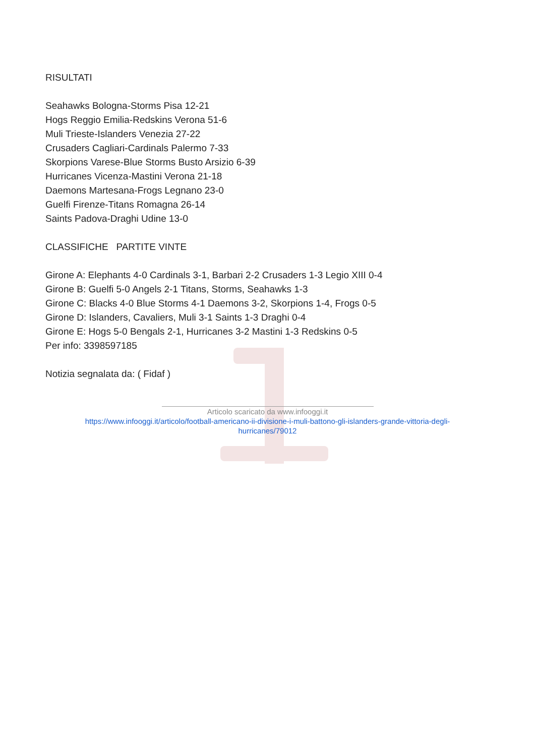RISULTATI
Seahawks Bologna-Storms Pisa 12-21
Hogs Reggio Emilia-Redskins Verona 51-6
Muli Trieste-Islanders Venezia 27-22
Crusaders Cagliari-Cardinals Palermo 7-33
Skorpions Varese-Blue Storms Busto Arsizio 6-39
Hurricanes Vicenza-Mastini Verona 21-18
Daemons Martesana-Frogs Legnano 23-0
Guelfi Firenze-Titans Romagna 26-14
Saints Padova-Draghi Udine 13-0
CLASSIFICHE PARTITE VINTE
Girone A: Elephants 4-0 Cardinals 3-1, Barbari 2-2 Crusaders 1-3 Legio XIII 0-4
Girone B: Guelfi 5-0 Angels 2-1 Titans, Storms, Seahawks 1-3
Girone C: Blacks 4-0 Blue Storms 4-1 Daemons 3-2, Skorpions 1-4, Frogs 0-5
Girone D: Islanders, Cavaliers, Muli 3-1 Saints 1-3 Draghi 0-4
Girone E: Hogs 5-0 Bengals 2-1, Hurricanes 3-2 Mastini 1-3 Redskins 0-5
Per info: 3398597185
Notizia segnalata da: ( Fidaf )
Articolo scaricato da www.infooggi.it
https://www.infooggi.it/articolo/football-americano-ii-divisione-i-muli-battono-gli-islanders-grande-vittoria-degli-
hurricanes/79012